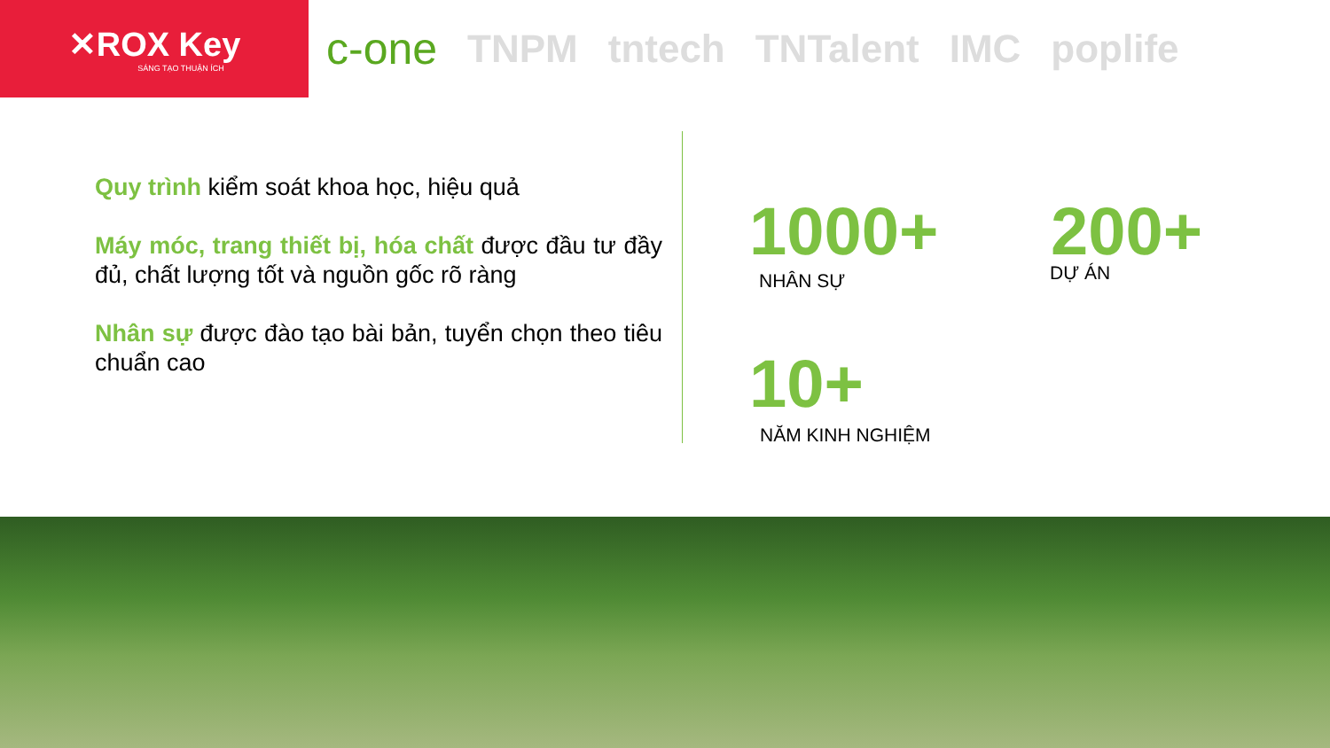✕ROX Key
SÁNG TẠO THUẬN ÍCH
c-one TNPM tntech TNTalent IMC poplife
Quy trình kiểm soát khoa học, hiệu quả
Máy móc, trang thiết bị, hóa chất được đầu tư đầy đủ, chất lượng tốt và nguồn gốc rõ ràng
Nhân sự được đào tạo bài bản, tuyển chọn theo tiêu chuẩn cao
1000+
NHÂN SỰ
200+
DỰ ÁN
10+
NĂM KINH NGHIỆM